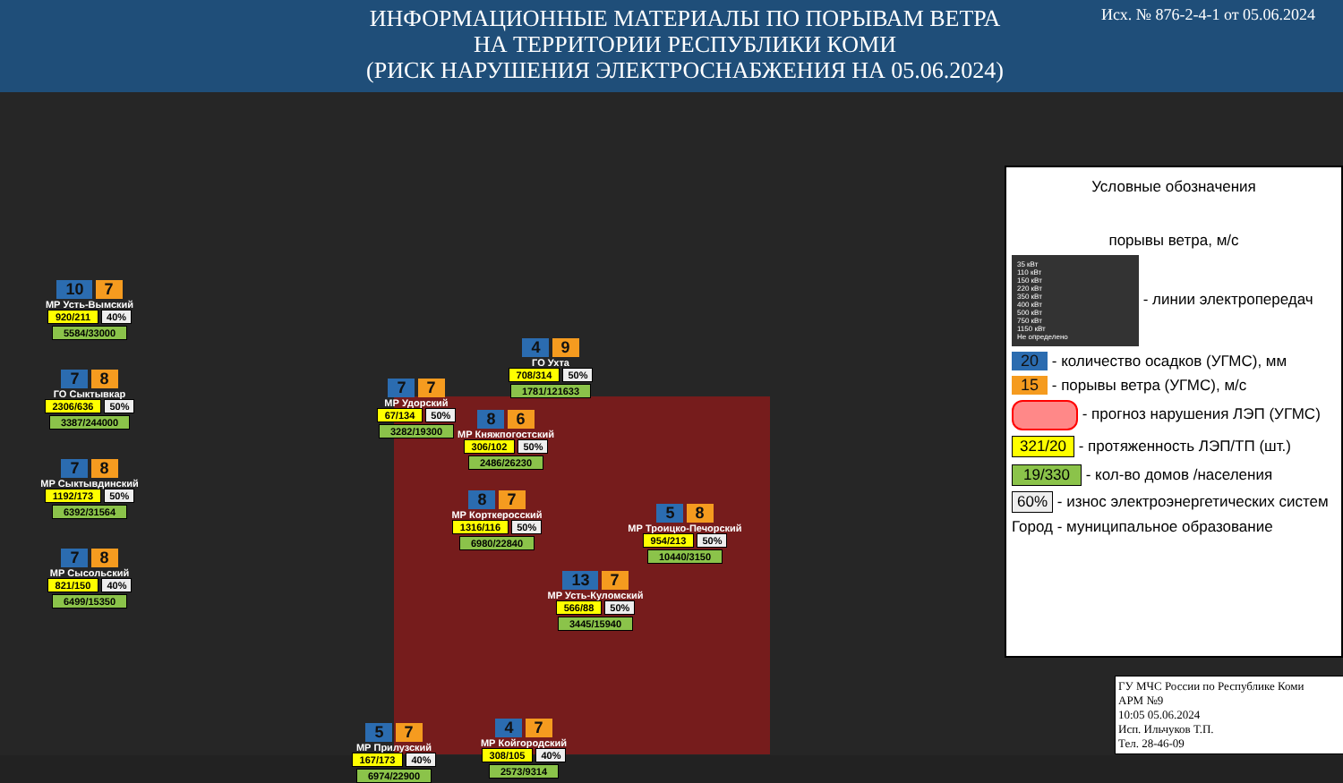ИНФОРМАЦИОННЫЕ МАТЕРИАЛЫ ПО ПОРЫВАМ ВЕТРА
НА ТЕРРИТОРИИ РЕСПУБЛИКИ КОМИ
(РИСК НАРУШЕНИЯ ЭЛЕКТРОСНАБЖЕНИЯ НА 05.06.2024)
Исх. № 876-2-4-1 от 05.06.2024
10 7
МР Усть-Вымский
920/211 40%
5584/33000
7 8
ГО Сыктывкар
2306/636 50%
3387/244000
7 8
МР Сыктывдинский
1192/173 50%
6392/31564
7 8
МР Сысольский
821/150 40%
6499/15350
4 9
ГО Ухта
708/314 50%
1781/121633
7 7
МР Удорский
67/134 50%
3282/19300
8 6
МР Княжпогостский
306/102 50%
2486/26230
5 8
МР Троицко-Печорский
954/213 50%
10440/3150
8 7
МР Корткеросский
1316/116 50%
6980/22840
13 7
МР Усть-Куломский
566/88 50%
3445/15940
5 7
МР Прилузский
167/173 40%
6974/22900
4 7
МР Койгородский
308/105 40%
2573/9314
Условные обозначения
порывы ветра, м/с
35 кВт
110 кВт
150 кВт
220 кВт
350 кВт
400 кВт
500 кВт
750 кВт
1150 кВт
Не определено - линии электропередач
20 - количество осадков (УГМС), мм
15 - порывы ветра (УГМС), м/с
- прогноз нарушения ЛЭП (УГМС)
321/20 - протяженность ЛЭП/ТП (шт.)
19/330 - кол-во домов /населения
60% - износ электроэнергетических систем
Город - муниципальное образование
ГУ МЧС России по Республике Коми
АРМ №9
10:05 05.06.2024
Исп. Ильчуков Т.П.
Тел. 28-46-09